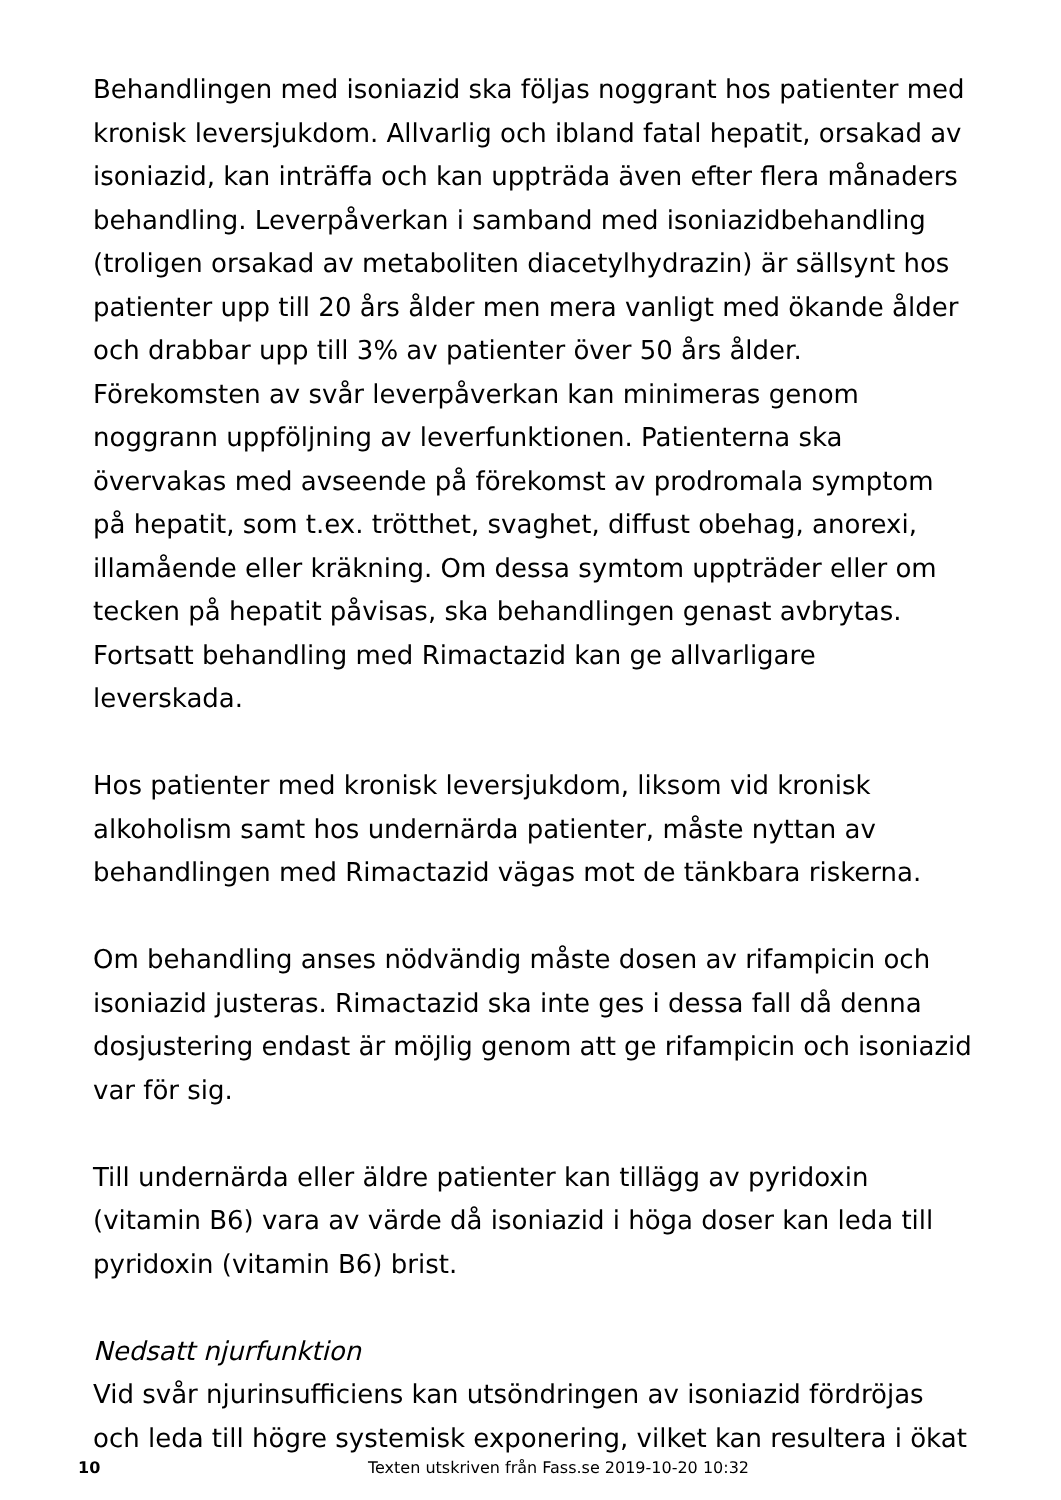Behandlingen med isoniazid ska följas noggrant hos patienter med kronisk leversjukdom. Allvarlig och ibland fatal hepatit, orsakad av isoniazid, kan inträffa och kan uppträda även efter flera månaders behandling. Leverpåverkan i samband med isoniazidbehandling (troligen orsakad av metaboliten diacetylhydrazin) är sällsynt hos patienter upp till 20 års ålder men mera vanligt med ökande ålder och drabbar upp till 3% av patienter över 50 års ålder. Förekomsten av svår leverpåverkan kan minimeras genom noggrann uppföljning av leverfunktionen. Patienterna ska övervakas med avseende på förekomst av prodromala symptom på hepatit, som t.ex. trötthet, svaghet, diffust obehag, anorexi, illamående eller kräkning. Om dessa symtom uppträder eller om tecken på hepatit påvisas, ska behandlingen genast avbrytas. Fortsatt behandling med Rimactazid kan ge allvarligare leverskada.
Hos patienter med kronisk leversjukdom, liksom vid kronisk alkoholism samt hos undernärda patienter, måste nyttan av behandlingen med Rimactazid vägas mot de tänkbara riskerna.
Om behandling anses nödvändig måste dosen av rifampicin och isoniazid justeras. Rimactazid ska inte ges i dessa fall då denna dosjustering endast är möjlig genom att ge rifampicin och isoniazid var för sig.
Till undernärda eller äldre patienter kan tillägg av pyridoxin (vitamin B6) vara av värde då isoniazid i höga doser kan leda till pyridoxin (vitamin B6) brist.
Nedsatt njurfunktion
Vid svår njurinsufficiens kan utsöndringen av isoniazid fördröjas och leda till högre systemisk exponering, vilket kan resultera i ökat
10 Texten utskriven från Fass.se 2019-10-20 10:32